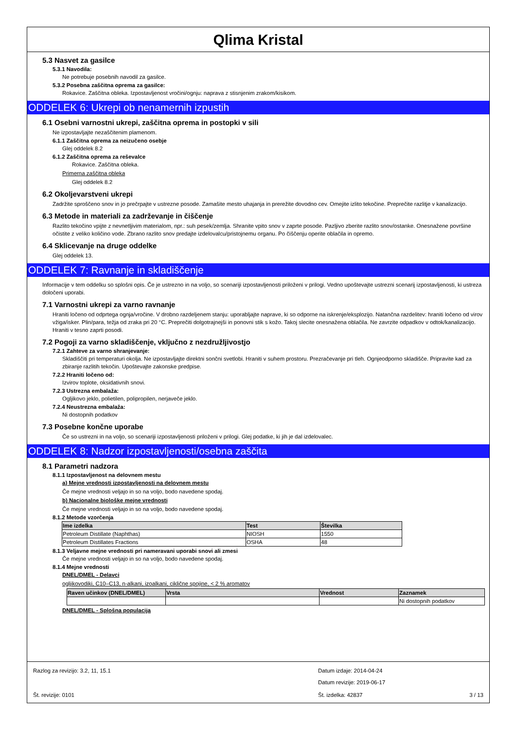Qlima Kristal
5.3 Nasvet za gasilce
5.3.1 Navodila:
Ne potrebuje posebnih navodil za gasilce.
5.3.2 Posebna zaščitna oprema za gasilce:
Rokavice. Zaščitna obleka. Izpostavljenost vročini/ognju: naprava z stisnjenim zrakom/kisikom.
ODDELEK 6: Ukrepi ob nenamernih izpustih
6.1 Osebni varnostni ukrepi, zaščitna oprema in postopki v sili
Ne izpostavljajte nezaščitenim plamenom.
6.1.1 Zaščitna oprema za neizučeno osebje
Glej oddelek 8.2
6.1.2 Zaščitna oprema za reševalce
Rokavice. Zaščitna obleka.
Primerna zaščitna obleka
Glej oddelek 8.2
6.2 Okoljevarstveni ukrepi
Zadržite sproščeno snov in jo prečrpajte v ustrezne posode. Zamašite mesto uhajanja in prerežite dovodno cev. Omejite izlito tekočine. Preprečite razlitje v kanalizacijo.
6.3 Metode in materiali za zadrževanje in čiščenje
Razlito tekočino vpijte z nevnetljivim materialom, npr.: suh pesek/zemlja. Shranite vpito snov v zaprte posode. Pazljivo zberite razlito snov/ostanke. Onesnažene površine očistite z veliko količino vode. Zbrano razlito snov predajte izdelovalcu/pristojnemu organu. Po čiščenju operite oblačila in opremo.
6.4 Sklicevanje na druge oddelke
Glej oddelek 13.
ODDELEK 7: Ravnanje in skladiščenje
Informacije v tem oddelku so splošni opis. Če je ustrezno in na voljo, so scenariji izpostavljenosti priloženi v prilogi. Vedno upoštevajte ustrezni scenarij izpostavljenosti, ki ustreza določeni uporabi.
7.1 Varnostni ukrepi za varno ravnanje
Hraniti ločeno od odprtega ognja/vročine. V drobno razdeljenem stanju: uporabljajte naprave, ki so odporne na iskrenje/eksplozijo. Natančna razdelitev: hraniti ločeno od virov vžiga/isker. Plin/para, težja od zraka pri 20 °C. Preprečiti dolgotrajnejši in ponovni stik s kožo. Takoj slecite onesnažena oblačila. Ne zavrzite odpadkov v odtok/kanalizacijo. Hraniti v tesno zaprti posodi.
7.2 Pogoji za varno skladiščenje, vključno z nezdružljivostjo
7.2.1 Zahteve za varno shranjevanje:
Skladiščiti pri temperaturi okolja. Ne izpostavljajte direktni sončni svetlobi. Hraniti v suhem prostoru. Prezračevanje pri tleh. Ognjeodporno skladišče. Pripravite kad za zbiranje razlitih tekočin. Upoštevajte zakonske predpise.
7.2.2 Hraniti ločeno od:
Izvirov toplote, oksidativnih snovi.
7.2.3 Ustrezna embalaža:
Ogljikovo jeklo, polietilen, polipropilen, nerjaveče jeklo.
7.2.4 Neustrezna embalaža:
Ni dostopnih podatkov
7.3 Posebne končne uporabe
Če so ustrezni in na voljo, so scenariji izpostavljenosti priloženi v prilogi. Glej podatke, ki jih je dal izdelovalec.
ODDELEK 8: Nadzor izpostavljenosti/osebna zaščita
8.1 Parametri nadzora
8.1.1 Izpostavljenost na delovnem mestu
a) Mejne vrednosti izpostavljenosti na delovnem mestu
Če mejne vrednosti veljajo in so na voljo, bodo navedene spodaj.
b) Nacionalne biološke mejne vrednosti
Če mejne vrednosti veljajo in so na voljo, bodo navedene spodaj.
8.1.2 Metode vzorčenja
| Ime izdelka | Test | Številka |
| --- | --- | --- |
| Petroleum Distillate (Naphthas) | NIOSH | 1550 |
| Petroleum Distillates Fractions | OSHA | 48 |
8.1.3 Veljavne mejne vrednosti pri nameravani uporabi snovi ali zmesi
Če mejne vrednosti veljajo in so na voljo, bodo navedene spodaj.
8.1.4 Mejne vrednosti
DNEL/DMEL - Delavci
ogljikovodiki, C10–C13, n-alkani, izoalkani, ciklične spojine, < 2 % aromatov
| Raven učinkov (DNEL/DMEL) | Vrsta | Vrednost | Zaznamek |
| --- | --- | --- | --- |
| | | | Ni dostopnih podatkov |
DNEL/DMEL - Splošna populacija
Razlog za revizijo: 3.2, 11, 15.1 Datum izdaje: 2014-04-24
Datum revizije: 2019-06-17
Št. revizije: 0101 Št. izdelka: 42837 3 / 13